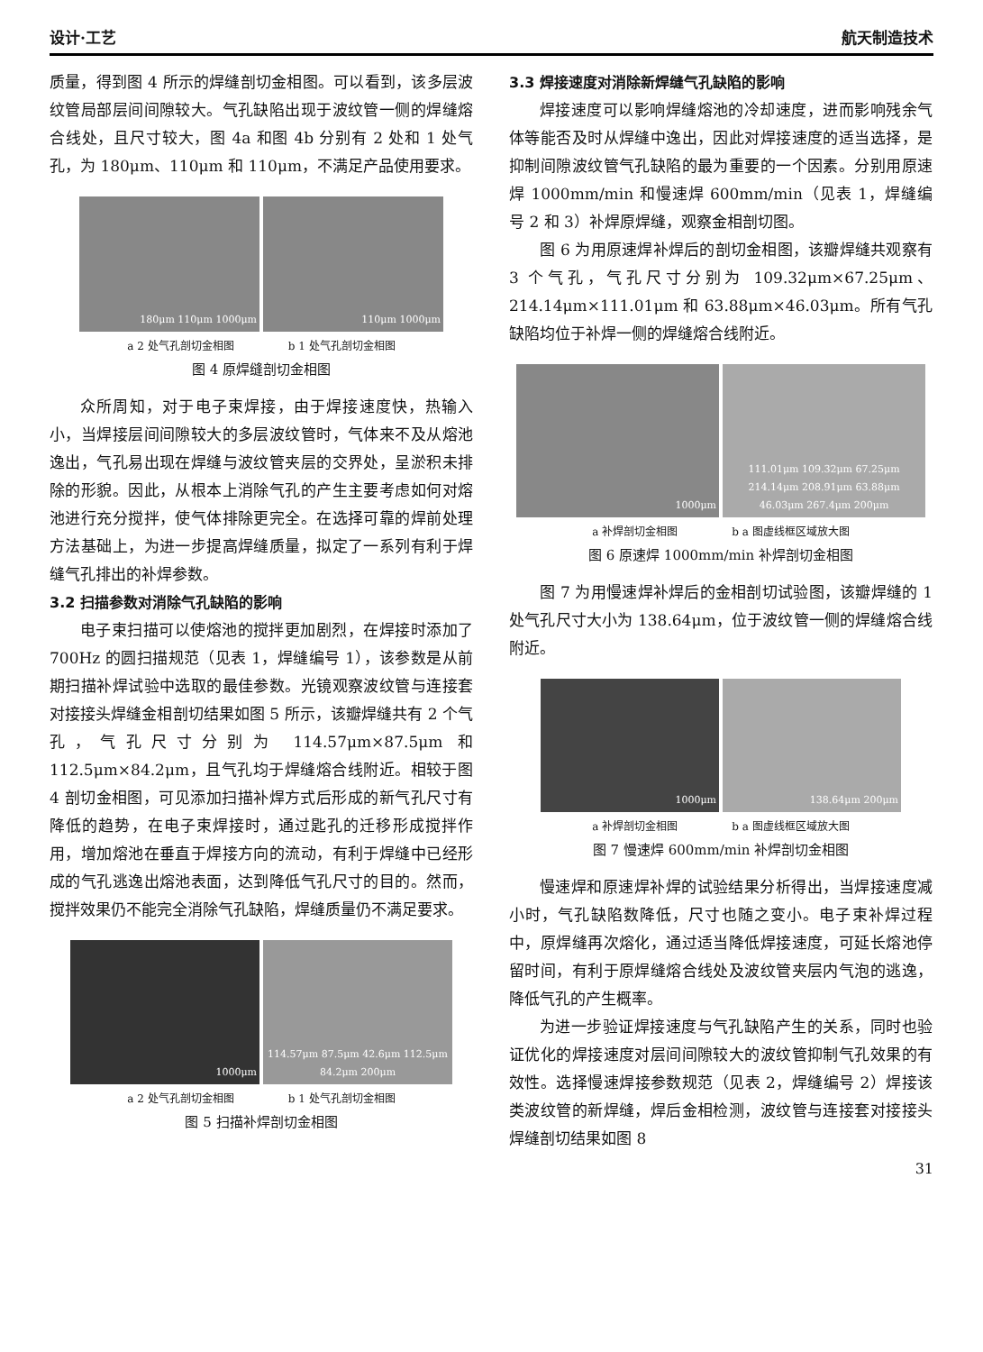设计·工艺 航天制造技术
质量，得到图 4 所示的焊缝剖切金相图。可以看到，该多层波纹管局部层间间隙较大。气孔缺陷出现于波纹管一侧的焊缝熔合线处，且尺寸较大，图 4a 和图 4b 分别有 2 处和 1 处气孔，为 180μm、110μm 和 110μm，不满足产品使用要求。
180μm 110μm 1000μm 110μm 1000μm
a 2 处气孔剖切金相图 b 1 处气孔剖切金相图
图 4 原焊缝剖切金相图
众所周知，对于电子束焊接，由于焊接速度快，热输入小，当焊接层间间隙较大的多层波纹管时，气体来不及从熔池逸出，气孔易出现在焊缝与波纹管夹层的交界处，呈淤积未排除的形貌。因此，从根本上消除气孔的产生主要考虑如何对熔池进行充分搅拌，使气体排除更完全。在选择可靠的焊前处理方法基础上，为进一步提高焊缝质量，拟定了一系列有利于焊缝气孔排出的补焊参数。
3.2 扫描参数对消除气孔缺陷的影响
电子束扫描可以使熔池的搅拌更加剧烈，在焊接时添加了 700Hz 的圆扫描规范（见表 1，焊缝编号 1），该参数是从前期扫描补焊试验中选取的最佳参数。光镜观察波纹管与连接套对接接头焊缝金相剖切结果如图 5 所示，该瓣焊缝共有 2 个气孔，气孔尺寸分别为 114.57μm×87.5μm 和 112.5μm×84.2μm，且气孔均于焊缝熔合线附近。相较于图 4 剖切金相图，可见添加扫描补焊方式后形成的新气孔尺寸有降低的趋势，在电子束焊接时，通过匙孔的迁移形成搅拌作用，增加熔池在垂直于焊接方向的流动，有利于焊缝中已经形成的气孔逃逸出熔池表面，达到降低气孔尺寸的目的。然而，搅拌效果仍不能完全消除气孔缺陷，焊缝质量仍不满足要求。
1000μm 114.57μm 87.5μm 42.6μm 112.5μm 84.2μm 200μm
a 2 处气孔剖切金相图 b 1 处气孔剖切金相图
图 5 扫描补焊剖切金相图
3.3 焊接速度对消除新焊缝气孔缺陷的影响
焊接速度可以影响焊缝熔池的冷却速度，进而影响残余气体等能否及时从焊缝中逸出，因此对焊接速度的适当选择，是抑制间隙波纹管气孔缺陷的最为重要的一个因素。分别用原速焊 1000mm/min 和慢速焊 600mm/min（见表 1，焊缝编号 2 和 3）补焊原焊缝，观察金相剖切图。
图 6 为用原速焊补焊后的剖切金相图，该瓣焊缝共观察有 3 个气孔，气孔尺寸分别为 109.32μm×67.25μm、214.14μm×111.01μm 和 63.88μm×46.03μm。所有气孔缺陷均位于补焊一侧的焊缝熔合线附近。
1000μm 111.01μm 109.32μm 67.25μm 214.14μm 208.91μm 63.88μm 46.03μm 267.4μm 200μm
a 补焊剖切金相图 b a 图虚线框区域放大图
图 6 原速焊 1000mm/min 补焊剖切金相图
图 7 为用慢速焊补焊后的金相剖切试验图，该瓣焊缝的 1 处气孔尺寸大小为 138.64μm，位于波纹管一侧的焊缝熔合线附近。
1000μm 138.64μm 200μm
a 补焊剖切金相图 b a 图虚线框区域放大图
图 7 慢速焊 600mm/min 补焊剖切金相图
慢速焊和原速焊补焊的试验结果分析得出，当焊接速度减小时，气孔缺陷数降低，尺寸也随之变小。电子束补焊过程中，原焊缝再次熔化，通过适当降低焊接速度，可延长熔池停留时间，有利于原焊缝熔合线处及波纹管夹层内气泡的逃逸，降低气孔的产生概率。
为进一步验证焊接速度与气孔缺陷产生的关系，同时也验证优化的焊接速度对层间间隙较大的波纹管抑制气孔效果的有效性。选择慢速焊接参数规范（见表 2，焊缝编号 2）焊接该类波纹管的新焊缝，焊后金相检测，波纹管与连接套对接接头焊缝剖切结果如图 8
31